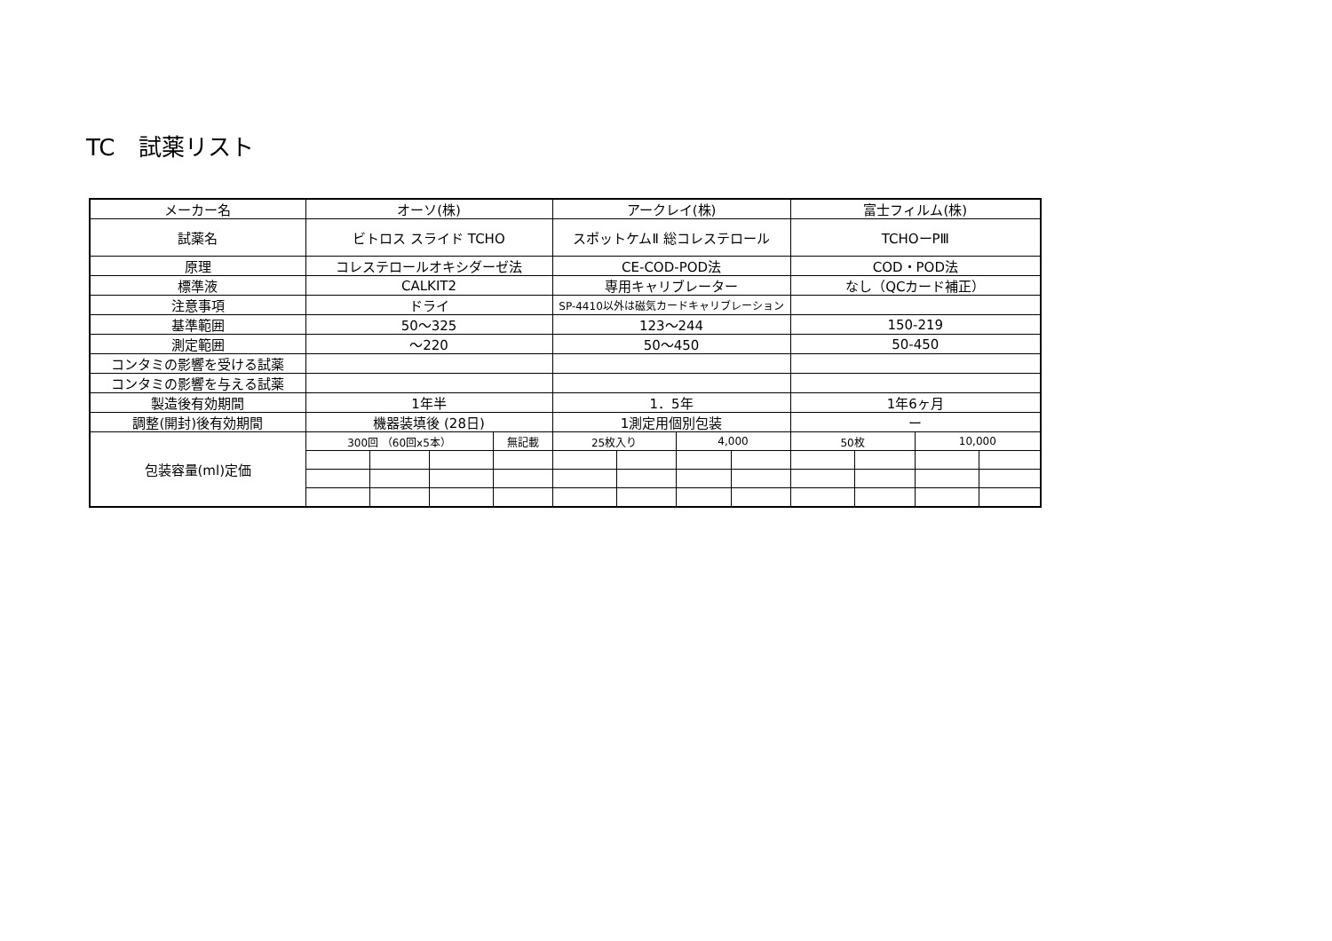TC　試薬リスト
| メーカー名 | オーソ(株) | | | | アークレイ(株) | | | | 富士フィルム(株) | | | |
| 試薬名 | ビトロス スライド TCHO | | | | スポットケムⅡ 総コレステロール | | | | TCHOーPⅢ | | | |
| 原理 | コレステロールオキシダーゼ法 | | | | CE-COD-POD法 | | | | COD・POD法 | | | |
| 標準液 | CALKIT2 | | | | 専用キャリブレーター | | | | なし（QCカード補正） | | | |
| 注意事項 | ドライ | | | | SP-4410以外は磁気カードキャリブレーション | | | | | | | |
| 基準範囲 | 50～325 | | | | 123～244 | | | | 150-219 | | | |
| 測定範囲 | ～220 | | | | 50～450 | | | | 50-450 | | | |
| コンタミの影響を受ける試薬 | | | | | | | | | | | | |
| コンタミの影響を与える試薬 | | | | | | | | | | | | |
| 製造後有効期間 | 1年半 | | | | 1．5年 | | | | 1年6ヶ月 | | | |
| 調整(開封)後有効期間 | 機器装填後 (28日) | | | | 1測定用個別包装 | | | | ー | | | |
| 包装容量(ml)定価 | 300回 （60回x5本） | | | 無記載 | 25枚入り | | 4,000 | | 50枚 | | 10,000 | |